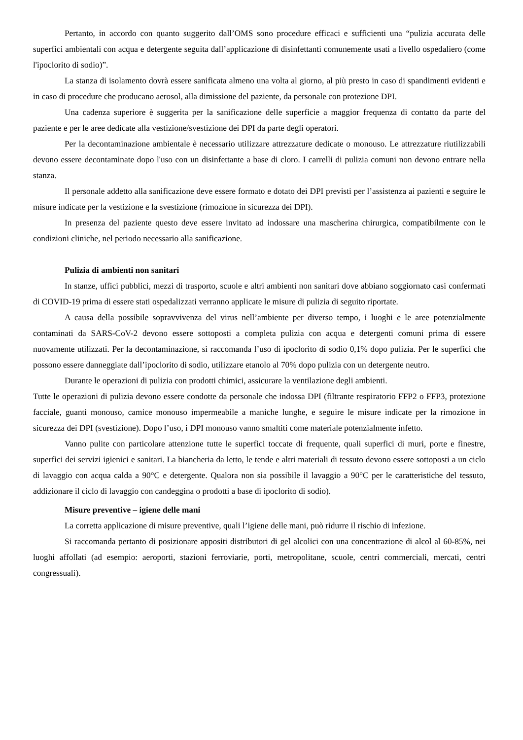Pertanto, in accordo con quanto suggerito dall’OMS sono procedure efficaci e sufficienti una “pulizia accurata delle superfici ambientali con acqua e detergente seguita dall’applicazione di disinfettanti comunemente usati a livello ospedaliero (come l'ipoclorito di sodio)”.
La stanza di isolamento dovrà essere sanificata almeno una volta al giorno, al più presto in caso di spandimenti evidenti e in caso di procedure che producano aerosol, alla dimissione del paziente, da personale con protezione DPI.
Una cadenza superiore è suggerita per la sanificazione delle superficie a maggior frequenza di contatto da parte del paziente e per le aree dedicate alla vestizione/svestizione dei DPI da parte degli operatori.
Per la decontaminazione ambientale è necessario utilizzare attrezzature dedicate o monouso. Le attrezzature riutilizzabili devono essere decontaminate dopo l'uso con un disinfettante a base di cloro. I carrelli di pulizia comuni non devono entrare nella stanza.
Il personale addetto alla sanificazione deve essere formato e dotato dei DPI previsti per l’assistenza ai pazienti e seguire le misure indicate per la vestizione e la svestizione (rimozione in sicurezza dei DPI).
In presenza del paziente questo deve essere invitato ad indossare una mascherina chirurgica, compatibilmente con le condizioni cliniche, nel periodo necessario alla sanificazione.
Pulizia di ambienti non sanitari
In stanze, uffici pubblici, mezzi di trasporto, scuole e altri ambienti non sanitari dove abbiano soggiornato casi confermati di COVID-19 prima di essere stati ospedalizzati verranno applicate le misure di pulizia di seguito riportate.
A causa della possibile sopravvivenza del virus nell’ambiente per diverso tempo, i luoghi e le aree potenzialmente contaminati da SARS-CoV-2 devono essere sottoposti a completa pulizia con acqua e detergenti comuni prima di essere nuovamente utilizzati. Per la decontaminazione, si raccomanda l’uso di ipoclorito di sodio 0,1% dopo pulizia. Per le superfici che possono essere danneggiate dall’ipoclorito di sodio, utilizzare etanolo al 70% dopo pulizia con un detergente neutro.
Durante le operazioni di pulizia con prodotti chimici, assicurare la ventilazione degli ambienti.
Tutte le operazioni di pulizia devono essere condotte da personale che indossa DPI (filtrante respiratorio FFP2 o FFP3, protezione facciale, guanti monouso, camice monouso impermeabile a maniche lunghe, e seguire le misure indicate per la rimozione in sicurezza dei DPI (svestizione). Dopo l’uso, i DPI monouso vanno smaltiti come materiale potenzialmente infetto.
Vanno pulite con particolare attenzione tutte le superfici toccate di frequente, quali superfici di muri, porte e finestre, superfici dei servizi igienici e sanitari. La biancheria da letto, le tende e altri materiali di tessuto devono essere sottoposti a un ciclo di lavaggio con acqua calda a 90°C e detergente. Qualora non sia possibile il lavaggio a 90°C per le caratteristiche del tessuto, addizionare il ciclo di lavaggio con candeggina o prodotti a base di ipoclorito di sodio).
Misure preventive – igiene delle mani
La corretta applicazione di misure preventive, quali l’igiene delle mani, può ridurre il rischio di infezione.
Si raccomanda pertanto di posizionare appositi distributori di gel alcolici con una concentrazione di alcol al 60-85%, nei luoghi affollati (ad esempio: aeroporti, stazioni ferroviarie, porti, metropolitane, scuole, centri commerciali, mercati, centri congressuali).